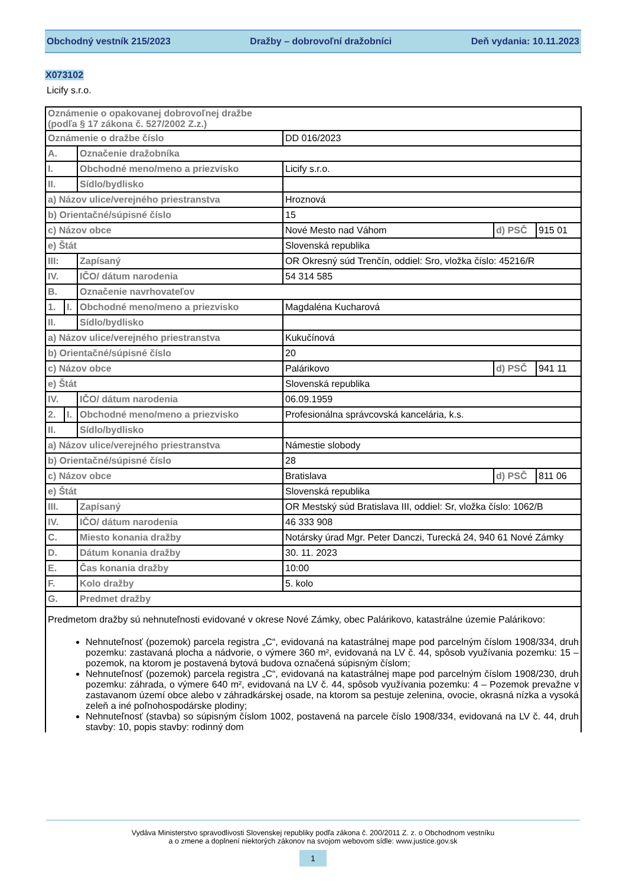Obchodný vestník 215/2023 Dražby – dobrovoľní dražobníci Deň vydania: 10.11.2023
X073102
Licify s.r.o.
| Oznámenie o opakovanej dobrovoľnej dražbe (podľa § 17 zákona č. 527/2002 Z.z.) | | | | | |
| Oznámenie o dražbe číslo | | | DD 016/2023 | | |
| A. | | Označenie dražobníka | | | |
| I. | | Obchodné meno/meno a priezvisko | Licify s.r.o. | | |
| II. | | Sídlo/bydlisko | | | |
| a) Názov ulice/verejného priestranstva | | | Hroznová | | |
| b) Orientačné/súpisné číslo | | | 15 | | |
| c) Názov obce | | | Nové Mesto nad Váhom | d) PSČ | 915 01 |
| e) Štát | | | Slovenská republika | | |
| III: | | Zapísaný | OR Okresný súd Trenčín, oddiel: Sro, vložka číslo: 45216/R | | |
| IV. | | IČO/ dátum narodenia | 54 314 585 | | |
| B. | | Označenie navrhovateľov | | | |
| 1. | I. | Obchodné meno/meno a priezvisko | Magdaléna Kucharová | | |
| II. | | Sídlo/bydlisko | | | |
| a) Názov ulice/verejného priestranstva | | | Kukučínová | | |
| b) Orientačné/súpisné číslo | | | 20 | | |
| c) Názov obce | | | Palárikovo | d) PSČ | 941 11 |
| e) Štát | | | Slovenská republika | | |
| IV. | | IČO/ dátum narodenia | 06.09.1959 | | |
| 2. | I. | Obchodné meno/meno a priezvisko | Profesionálna správcovská kancelária, k.s. | | |
| II. | | Sídlo/bydlisko | | | |
| a) Názov ulice/verejného priestranstva | | | Námestie slobody | | |
| b) Orientačné/súpisné číslo | | | 28 | | |
| c) Názov obce | | | Bratislava | d) PSČ | 811 06 |
| e) Štát | | | Slovenská republika | | |
| III. | | Zapísaný | OR Mestský súd Bratislava III, oddiel: Sr, vložka číslo: 1062/B | | |
| IV. | | IČO/ dátum narodenia | 46 333 908 | | |
| C. | | Miesto konania dražby | Notársky úrad Mgr. Peter Danczi, Turecká 24, 940 61 Nové Zámky | | |
| D. | | Dátum konania dražby | 30. 11. 2023 | | |
| E. | | Čas konania dražby | 10:00 | | |
| F. | | Kolo dražby | 5. kolo | | |
| G. | | Predmet dražby | | | |
| Predmetom dražby sú nehnuteľnosti evidované v okrese Nové Zámky, obec Palárikovo, katastrálne územie Palárikovo: Nehnuteľnosť (pozemok) parcela registra „C“, evidovaná na katastrálnej mape pod parcelným číslom 1908/334, druh pozemku: zastavaná plocha a nádvorie, o výmere 360 m², evidovaná na LV č. 44, spôsob využívania pozemku: 15 – pozemok, na ktorom je postavená bytová budova označená súpisným číslom; Nehnuteľnosť (pozemok) parcela registra „C“, evidovaná na katastrálnej mape pod parcelným číslom 1908/230, druh pozemku: záhrada, o výmere 640 m², evidovaná na LV č. 44, spôsob využívania pozemku: 4 – Pozemok prevažne v zastavanom území obce alebo v záhradkárskej osade, na ktorom sa pestuje zelenina, ovocie, okrasná nízka a vysoká zeleň a iné poľnohospodárske plodiny; Nehnuteľnosť (stavba) so súpisným číslom 1002, postavená na parcele číslo 1908/334, evidovaná na LV č. 44, druh stavby: 10, popis stavby: rodinný dom | | | | | |
Vydáva Ministerstvo spravodlivosti Slovenskej republiky podľa zákona č. 200/2011 Z. z. o Obchodnom vestníku
a o zmene a doplnení niektorých zákonov na svojom webovom sídle: www.justice.gov.sk
1